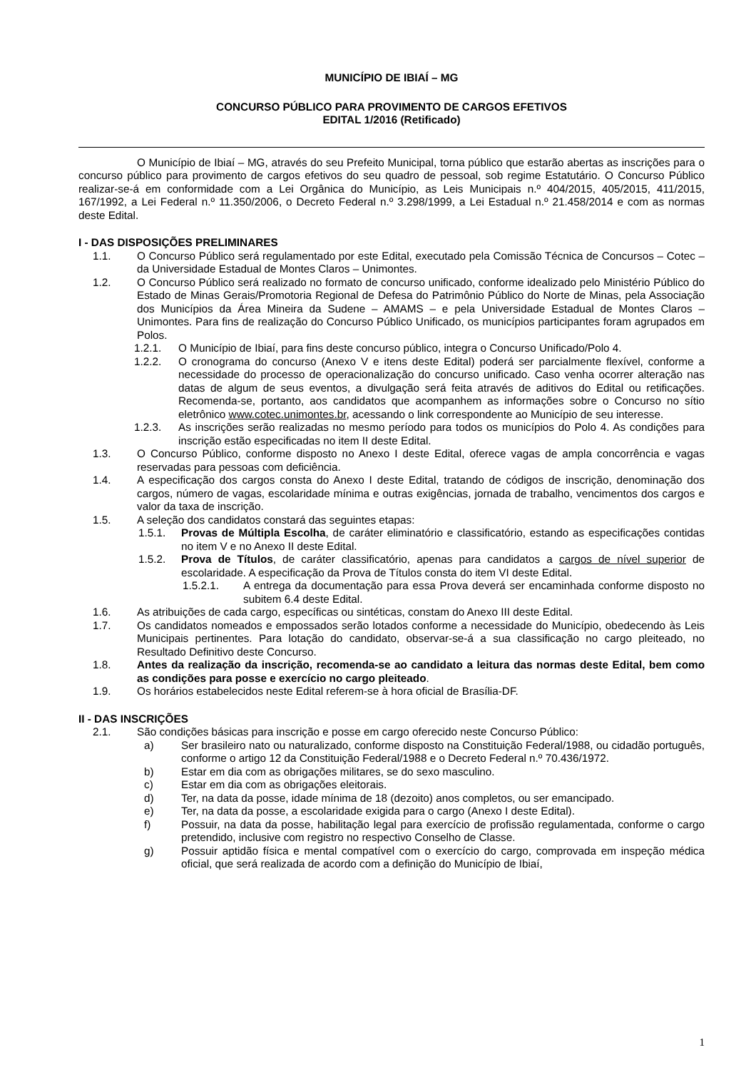MUNICÍPIO DE IBIAÍ – MG
CONCURSO PÚBLICO PARA PROVIMENTO DE CARGOS EFETIVOS
EDITAL 1/2016 (Retificado)
O Município de Ibiaí – MG, através do seu Prefeito Municipal, torna público que estarão abertas as inscrições para o concurso público para provimento de cargos efetivos do seu quadro de pessoal, sob regime Estatutário. O Concurso Público realizar-se-á em conformidade com a Lei Orgânica do Município, as Leis Municipais n.º 404/2015, 405/2015, 411/2015, 167/1992, a Lei Federal n.º 11.350/2006, o Decreto Federal n.º 3.298/1999, a Lei Estadual n.º 21.458/2014 e com as normas deste Edital.
I - DAS DISPOSIÇÕES PRELIMINARES
1.1. O Concurso Público será regulamentado por este Edital, executado pela Comissão Técnica de Concursos – Cotec – da Universidade Estadual de Montes Claros – Unimontes.
1.2. O Concurso Público será realizado no formato de concurso unificado, conforme idealizado pelo Ministério Público do Estado de Minas Gerais/Promotoria Regional de Defesa do Patrimônio Público do Norte de Minas, pela Associação dos Municípios da Área Mineira da Sudene – AMAMS – e pela Universidade Estadual de Montes Claros – Unimontes. Para fins de realização do Concurso Público Unificado, os municípios participantes foram agrupados em Polos.
1.2.1. O Município de Ibiaí, para fins deste concurso público, integra o Concurso Unificado/Polo 4.
1.2.2. O cronograma do concurso (Anexo V e itens deste Edital) poderá ser parcialmente flexível, conforme a necessidade do processo de operacionalização do concurso unificado. Caso venha ocorrer alteração nas datas de algum de seus eventos, a divulgação será feita através de aditivos do Edital ou retificações. Recomenda-se, portanto, aos candidatos que acompanhem as informações sobre o Concurso no sítio eletrônico www.cotec.unimontes.br, acessando o link correspondente ao Município de seu interesse.
1.2.3. As inscrições serão realizadas no mesmo período para todos os municípios do Polo 4. As condições para inscrição estão especificadas no item II deste Edital.
1.3. O Concurso Público, conforme disposto no Anexo I deste Edital, oferece vagas de ampla concorrência e vagas reservadas para pessoas com deficiência.
1.4. A especificação dos cargos consta do Anexo I deste Edital, tratando de códigos de inscrição, denominação dos cargos, número de vagas, escolaridade mínima e outras exigências, jornada de trabalho, vencimentos dos cargos e valor da taxa de inscrição.
1.5. A seleção dos candidatos constará das seguintes etapas:
1.5.1. Provas de Múltipla Escolha, de caráter eliminatório e classificatório, estando as especificações contidas no item V e no Anexo II deste Edital.
1.5.2. Prova de Títulos, de caráter classificatório, apenas para candidatos a cargos de nível superior de escolaridade. A especificação da Prova de Títulos consta do item VI deste Edital.
1.5.2.1. A entrega da documentação para essa Prova deverá ser encaminhada conforme disposto no subitem 6.4 deste Edital.
1.6. As atribuições de cada cargo, específicas ou sintéticas, constam do Anexo III deste Edital.
1.7. Os candidatos nomeados e empossados serão lotados conforme a necessidade do Município, obedecendo às Leis Municipais pertinentes. Para lotação do candidato, observar-se-á a sua classificação no cargo pleiteado, no Resultado Definitivo deste Concurso.
1.8. Antes da realização da inscrição, recomenda-se ao candidato a leitura das normas deste Edital, bem como as condições para posse e exercício no cargo pleiteado.
1.9. Os horários estabelecidos neste Edital referem-se à hora oficial de Brasília-DF.
II - DAS INSCRIÇÕES
2.1. São condições básicas para inscrição e posse em cargo oferecido neste Concurso Público:
a) Ser brasileiro nato ou naturalizado, conforme disposto na Constituição Federal/1988, ou cidadão português, conforme o artigo 12 da Constituição Federal/1988 e o Decreto Federal n.º 70.436/1972.
b) Estar em dia com as obrigações militares, se do sexo masculino.
c) Estar em dia com as obrigações eleitorais.
d) Ter, na data da posse, idade mínima de 18 (dezoito) anos completos, ou ser emancipado.
e) Ter, na data da posse, a escolaridade exigida para o cargo (Anexo I deste Edital).
f) Possuir, na data da posse, habilitação legal para exercício de profissão regulamentada, conforme o cargo pretendido, inclusive com registro no respectivo Conselho de Classe.
g) Possuir aptidão física e mental compatível com o exercício do cargo, comprovada em inspeção médica oficial, que será realizada de acordo com a definição do Município de Ibiaí,
1